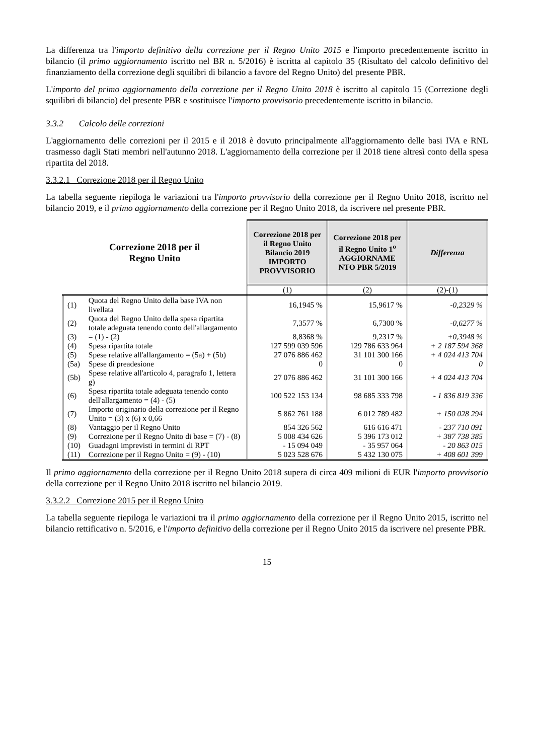La differenza tra l'importo definitivo della correzione per il Regno Unito 2015 e l'importo precedentemente iscritto in bilancio (il primo aggiornamento iscritto nel BR n. 5/2016) è iscritta al capitolo 35 (Risultato del calcolo definitivo del finanziamento della correzione degli squilibri di bilancio a favore del Regno Unito) del presente PBR.
L'importo del primo aggiornamento della correzione per il Regno Unito 2018 è iscritto al capitolo 15 (Correzione degli squilibri di bilancio) del presente PBR e sostituisce l'importo provvisorio precedentemente iscritto in bilancio.
3.3.2 Calcolo delle correzioni
L'aggiornamento delle correzioni per il 2015 e il 2018 è dovuto principalmente all'aggiornamento delle basi IVA e RNL trasmesso dagli Stati membri nell'autunno 2018. L'aggiornamento della correzione per il 2018 tiene altresì conto della spesa ripartita del 2018.
3.3.2.1 Correzione 2018 per il Regno Unito
La tabella seguente riepiloga le variazioni tra l'importo provvisorio della correzione per il Regno Unito 2018, iscritto nel bilancio 2019, e il primo aggiornamento della correzione per il Regno Unito 2018, da iscrivere nel presente PBR.
| Correzione 2018 per il Regno Unito | | Correzione 2018 per il Regno Unito Bilancio 2019 IMPORTO PROVVISORIO | Correzione 2018 per il Regno Unito 1<sup>o</sup> AGGIORNAME NTO PBR 5/2019 | Differenza |
| --- | --- | --- | --- | --- |
| | | (1) | (2) | (2)-(1) |
| (1) | Quota del Regno Unito della base IVA non livellata | 16,1945 % | 15,9617 % | -0,2329 % |
| (2) | Quota del Regno Unito della spesa ripartita totale adeguata tenendo conto dell'allargamento | 7,3577 % | 6,7300 % | -0,6277 % |
| (3) | = (1) - (2) | 8,8368 % | 9,2317 % | +0,3948 % |
| (4) | Spesa ripartita totale | 127 599 039 596 | 129 786 633 964 | + 2 187 594 368 |
| (5) | Spese relative all'allargamento = (5a) + (5b) | 27 076 886 462 | 31 101 300 166 | + 4 024 413 704 |
| (5a) | Spese di preadesione | 0 | 0 | 0 |
| (5b) | Spese relative all'articolo 4, paragrafo 1, lettera g) | 27 076 886 462 | 31 101 300 166 | + 4 024 413 704 |
| (6) | Spesa ripartita totale adeguata tenendo conto dell'allargamento = (4) - (5) | 100 522 153 134 | 98 685 333 798 | - 1 836 819 336 |
| (7) | Importo originario della correzione per il Regno Unito = (3) x (6) x 0,66 | 5 862 761 188 | 6 012 789 482 | + 150 028 294 |
| (8) | Vantaggio per il Regno Unito | 854 326 562 | 616 616 471 | - 237 710 091 |
| (9) | Correzione per il Regno Unito di base = (7) - (8) | 5 008 434 626 | 5 396 173 012 | + 387 738 385 |
| (10) | Guadagni imprevisti in termini di RPT | - 15 094 049 | - 35 957 064 | - 20 863 015 |
| (11) | Correzione per il Regno Unito = (9) - (10) | 5 023 528 676 | 5 432 130 075 | + 408 601 399 |
Il primo aggiornamento della correzione per il Regno Unito 2018 supera di circa 409 milioni di EUR l'importo provvisorio della correzione per il Regno Unito 2018 iscritto nel bilancio 2019.
3.3.2.2 Correzione 2015 per il Regno Unito
La tabella seguente riepiloga le variazioni tra il primo aggiornamento della correzione per il Regno Unito 2015, iscritto nel bilancio rettificativo n. 5/2016, e l'importo definitivo della correzione per il Regno Unito 2015 da iscrivere nel presente PBR.
15